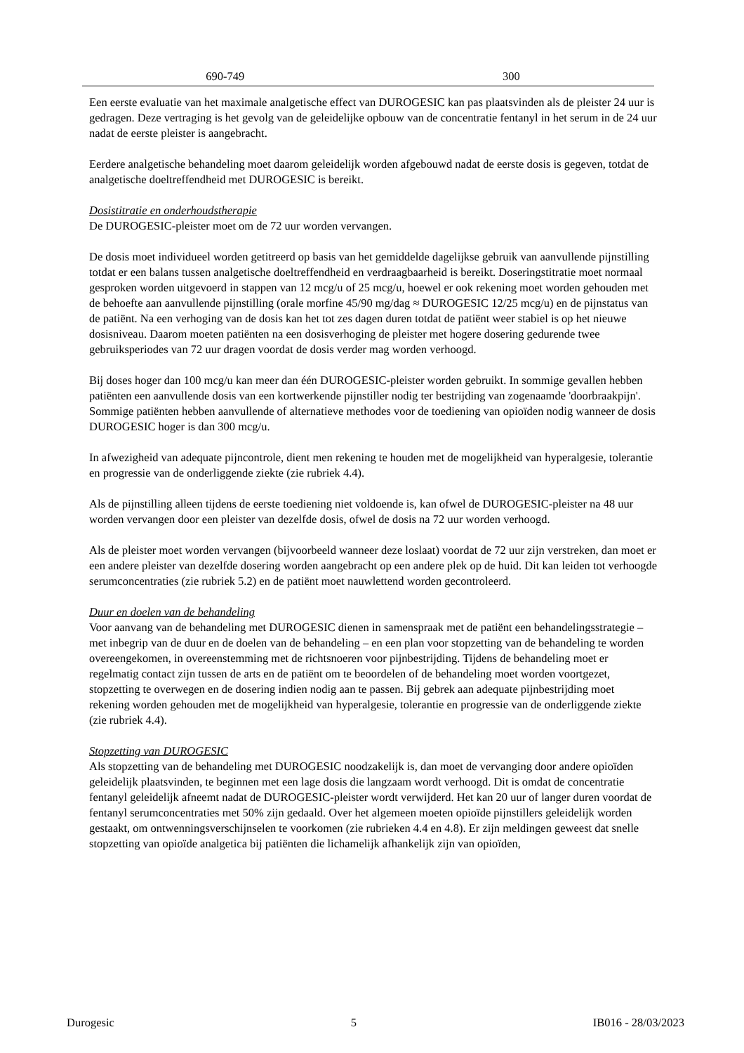| 690-749 | 300 |
Een eerste evaluatie van het maximale analgetische effect van DUROGESIC kan pas plaatsvinden als de pleister 24 uur is gedragen. Deze vertraging is het gevolg van de geleidelijke opbouw van de concentratie fentanyl in het serum in de 24 uur nadat de eerste pleister is aangebracht.
Eerdere analgetische behandeling moet daarom geleidelijk worden afgebouwd nadat de eerste dosis is gegeven, totdat de analgetische doeltreffendheid met DUROGESIC is bereikt.
Dosistitratie en onderhoudstherapie
De DUROGESIC-pleister moet om de 72 uur worden vervangen.
De dosis moet individueel worden getitreerd op basis van het gemiddelde dagelijkse gebruik van aanvullende pijnstilling totdat er een balans tussen analgetische doeltreffendheid en verdraagbaarheid is bereikt. Doseringstitratie moet normaal gesproken worden uitgevoerd in stappen van 12 mcg/u of 25 mcg/u, hoewel er ook rekening moet worden gehouden met de behoefte aan aanvullende pijnstilling (orale morfine 45/90 mg/dag ≈ DUROGESIC 12/25 mcg/u) en de pijnstatus van de patiënt. Na een verhoging van de dosis kan het tot zes dagen duren totdat de patiënt weer stabiel is op het nieuwe dosisniveau. Daarom moeten patiënten na een dosisverhoging de pleister met hogere dosering gedurende twee gebruiksperiodes van 72 uur dragen voordat de dosis verder mag worden verhoogd.
Bij doses hoger dan 100 mcg/u kan meer dan één DUROGESIC-pleister worden gebruikt. In sommige gevallen hebben patiënten een aanvullende dosis van een kortwerkende pijnstiller nodig ter bestrijding van zogenaamde 'doorbraakpijn'. Sommige patiënten hebben aanvullende of alternatieve methodes voor de toediening van opioïden nodig wanneer de dosis DUROGESIC hoger is dan 300 mcg/u.
In afwezigheid van adequate pijncontrole, dient men rekening te houden met de mogelijkheid van hyperalgesie, tolerantie en progressie van de onderliggende ziekte (zie rubriek 4.4).
Als de pijnstilling alleen tijdens de eerste toediening niet voldoende is, kan ofwel de DUROGESIC-pleister na 48 uur worden vervangen door een pleister van dezelfde dosis, ofwel de dosis na 72 uur worden verhoogd.
Als de pleister moet worden vervangen (bijvoorbeeld wanneer deze loslaat) voordat de 72 uur zijn verstreken, dan moet er een andere pleister van dezelfde dosering worden aangebracht op een andere plek op de huid. Dit kan leiden tot verhoogde serumconcentraties (zie rubriek 5.2) en de patiënt moet nauwlettend worden gecontroleerd.
Duur en doelen van de behandeling
Voor aanvang van de behandeling met DUROGESIC dienen in samenspraak met de patiënt een behandelingsstrategie – met inbegrip van de duur en de doelen van de behandeling – en een plan voor stopzetting van de behandeling te worden overeengekomen, in overeenstemming met de richtsnoeren voor pijnbestrijding. Tijdens de behandeling moet er regelmatig contact zijn tussen de arts en de patiënt om te beoordelen of de behandeling moet worden voortgezet, stopzetting te overwegen en de dosering indien nodig aan te passen. Bij gebrek aan adequate pijnbestrijding moet rekening worden gehouden met de mogelijkheid van hyperalgesie, tolerantie en progressie van de onderliggende ziekte (zie rubriek 4.4).
Stopzetting van DUROGESIC
Als stopzetting van de behandeling met DUROGESIC noodzakelijk is, dan moet de vervanging door andere opioïden geleidelijk plaatsvinden, te beginnen met een lage dosis die langzaam wordt verhoogd. Dit is omdat de concentratie fentanyl geleidelijk afneemt nadat de DUROGESIC-pleister wordt verwijderd. Het kan 20 uur of langer duren voordat de fentanyl serumconcentraties met 50% zijn gedaald. Over het algemeen moeten opioïde pijnstillers geleidelijk worden gestaakt, om ontwenningsverschijnselen te voorkomen (zie rubrieken 4.4 en 4.8). Er zijn meldingen geweest dat snelle stopzetting van opioïde analgetica bij patiënten die lichamelijk afhankelijk zijn van opioïden,
Durogesic 5 IB016 - 28/03/2023